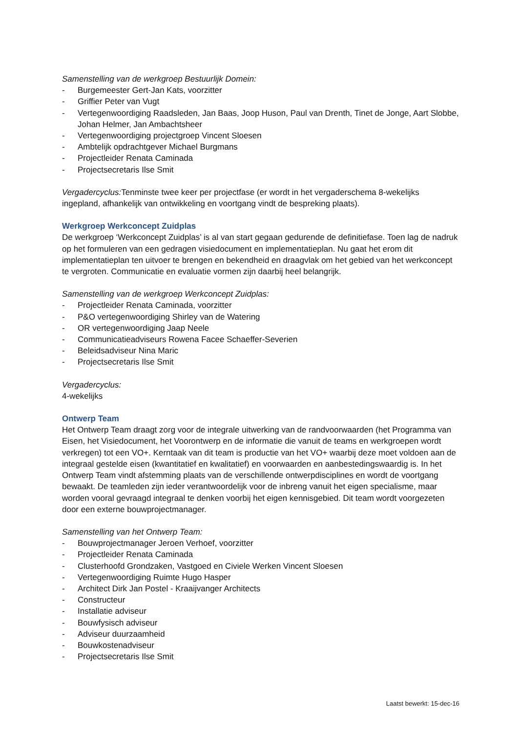Samenstelling van de werkgroep Bestuurlijk Domein:
- Burgemeester Gert-Jan Kats, voorzitter
- Griffier Peter van Vugt
- Vertegenwoordiging Raadsleden, Jan Baas, Joop Huson, Paul van Drenth, Tinet de Jonge, Aart Slobbe, Johan Helmer, Jan Ambachtsheer
- Vertegenwoordiging projectgroep Vincent Sloesen
- Ambtelijk opdrachtgever Michael Burgmans
- Projectleider Renata Caminada
- Projectsecretaris Ilse Smit
Vergadercyclus: Tenminste twee keer per projectfase (er wordt in het vergaderschema 8-wekelijks ingepland, afhankelijk van ontwikkeling en voortgang vindt de bespreking plaats).
Werkgroep Werkconcept Zuidplas
De werkgroep ‘Werkconcept Zuidplas’ is al van start gegaan gedurende de definitiefase. Toen lag de nadruk op het formuleren van een gedragen visiedocument en implementatieplan. Nu gaat het erom dit implementatieplan ten uitvoer te brengen en bekendheid en draagvlak om het gebied van het werkconcept te vergroten. Communicatie en evaluatie vormen zijn daarbij heel belangrijk.
Samenstelling van de werkgroep Werkconcept Zuidplas:
- Projectleider Renata Caminada, voorzitter
- P&O vertegenwoordiging Shirley van de Watering
- OR vertegenwoordiging Jaap Neele
- Communicatieadviseurs Rowena Facee Schaeffer-Severien
- Beleidsadviseur Nina Maric
- Projectsecretaris Ilse Smit
Vergadercyclus:
4-wekelijks
Ontwerp Team
Het Ontwerp Team draagt zorg voor de integrale uitwerking van de randvoorwaarden (het Programma van Eisen, het Visiedocument, het Voorontwerp en de informatie die vanuit de teams en werkgroepen wordt verkregen) tot een VO+. Kerntaak van dit team is productie van het VO+ waarbij deze moet voldoen aan de integraal gestelde eisen (kwantitatief en kwalitatief) en voorwaarden en aanbestedingswaardig is. In het Ontwerp Team vindt afstemming plaats van de verschillende ontwerpdisciplines en wordt de voortgang bewaakt. De teamleden zijn ieder verantwoordelijk voor de inbreng vanuit het eigen specialisme, maar worden vooral gevraagd integraal te denken voorbij het eigen kennisgebied. Dit team wordt voorgezeten door een externe bouwprojectmanager.
Samenstelling van het Ontwerp Team:
- Bouwprojectmanager Jeroen Verhoef, voorzitter
- Projectleider Renata Caminada
- Clusterhoofd Grondzaken, Vastgoed en Civiele Werken Vincent Sloesen
- Vertegenwoordiging Ruimte Hugo Hasper
- Architect Dirk Jan Postel - Kraaijvanger Architects
- Constructeur
- Installatie adviseur
- Bouwfysisch adviseur
- Adviseur duurzaamheid
- Bouwkostenadviseur
- Projectsecretaris Ilse Smit
Laatst bewerkt: 15-dec-16